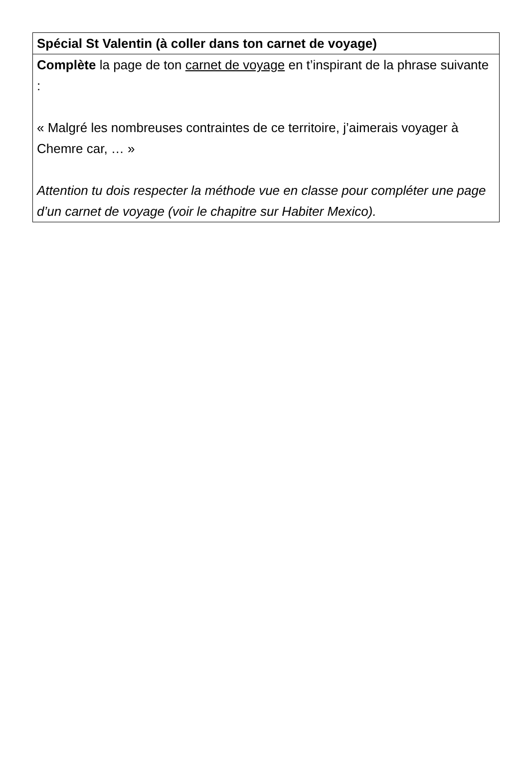| Spécial St Valentin (à coller dans ton carnet de voyage) |
| Complète la page de ton carnet de voyage en t’inspirant de la phrase suivante : « Malgré les nombreuses contraintes de ce territoire, j’aimerais voyager à Chemre car, … » Attention tu dois respecter la méthode vue en classe pour compléter une page d’un carnet de voyage (voir le chapitre sur Habiter Mexico). |